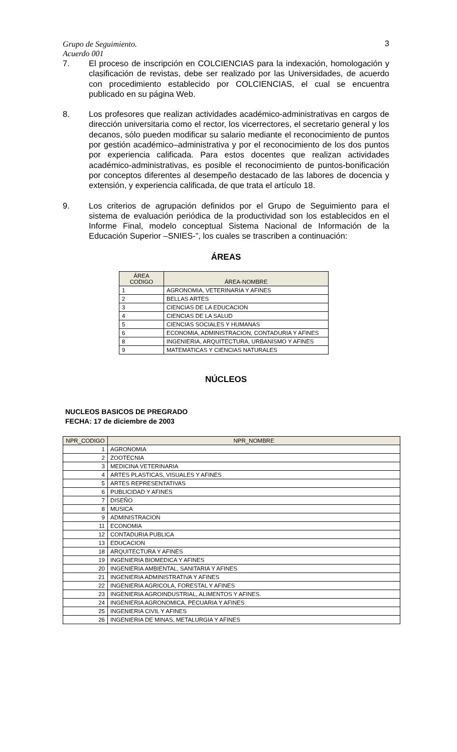Grupo de Seguimiento.
Acuerdo 001
3
7. El proceso de inscripción en COLCIENCIAS para la indexación, homologación y clasificación de revistas, debe ser realizado por las Universidades, de acuerdo con procedimiento establecido por COLCIENCIAS, el cual se encuentra publicado en su página Web.
8. Los profesores que realizan actividades académico-administrativas en cargos de dirección universitaria como el rector, los vicerrectores, el secretario general y los decanos, sólo pueden modificar su salario mediante el reconocimiento de puntos por gestión académico–administrativa y por el reconocimiento de los dos puntos por experiencia calificada. Para estos docentes que realizan actividades académico-administrativas, es posible el reconocimiento de puntos-bonificación por conceptos diferentes al desempeño destacado de las labores de docencia y extensión, y experiencia calificada, de que trata el artículo 18.
9. Los criterios de agrupación definidos por el Grupo de Seguimiento para el sistema de evaluación periódica de la productividad son los establecidos en el Informe Final, modelo conceptual Sistema Nacional de Información de la Educación Superior –SNIES-”, los cuales se trascriben a continuación:
ÁREAS
| ÁREA CODIGO | ÁREA-NOMBRE |
| --- | --- |
| 1 | AGRONOMIA, VETERINARIA Y AFINES |
| 2 | BELLAS ARTES |
| 3 | CIENCIAS DE LA EDUCACION |
| 4 | CIENCIAS DE LA SALUD |
| 5 | CIENCIAS SOCIALES Y HUMANAS |
| 6 | ECONOMIA, ADMINISTRACION, CONTADURIA Y AFINES |
| 8 | INGENIERIA, ARQUITECTURA, URBANISMO Y AFINES |
| 9 | MATEMATICAS Y CIENCIAS NATURALES |
NÚCLEOS
NUCLEOS BASICOS DE PREGRADO
FECHA: 17 de diciembre de 2003
| NPR_CODIGO | NPR_NOMBRE |
| --- | --- |
| 1 | AGRONOMIA |
| 2 | ZOOTECNIA |
| 3 | MEDICINA VETERINARIA |
| 4 | ARTES PLASTICAS, VISUALES Y AFINES |
| 5 | ARTES REPRESENTATIVAS |
| 6 | PUBLICIDAD Y AFINES |
| 7 | DISEÑO |
| 8 | MUSICA |
| 9 | ADMINISTRACION |
| 11 | ECONOMIA |
| 12 | CONTADURIA PUBLICA |
| 13 | EDUCACION |
| 18 | ARQUITECTURA Y AFINES |
| 19 | INGENIERIA BIOMEDICA Y AFINES |
| 20 | INGENIERIA AMBIENTAL, SANITARIA Y AFINES |
| 21 | INGENIERIA ADMINISTRATIVA Y AFINES |
| 22 | INGENIERIA AGRICOLA, FORESTAL Y AFINES |
| 23 | INGENIERIA AGROINDUSTRIAL, ALIMENTOS Y AFINES. |
| 24 | INGENIERIA AGRONOMICA, PECUARIA Y AFINES |
| 25 | INGENIERIA CIVIL Y AFINES |
| 26 | INGENIERIA DE MINAS, METALURGIA Y AFINES |